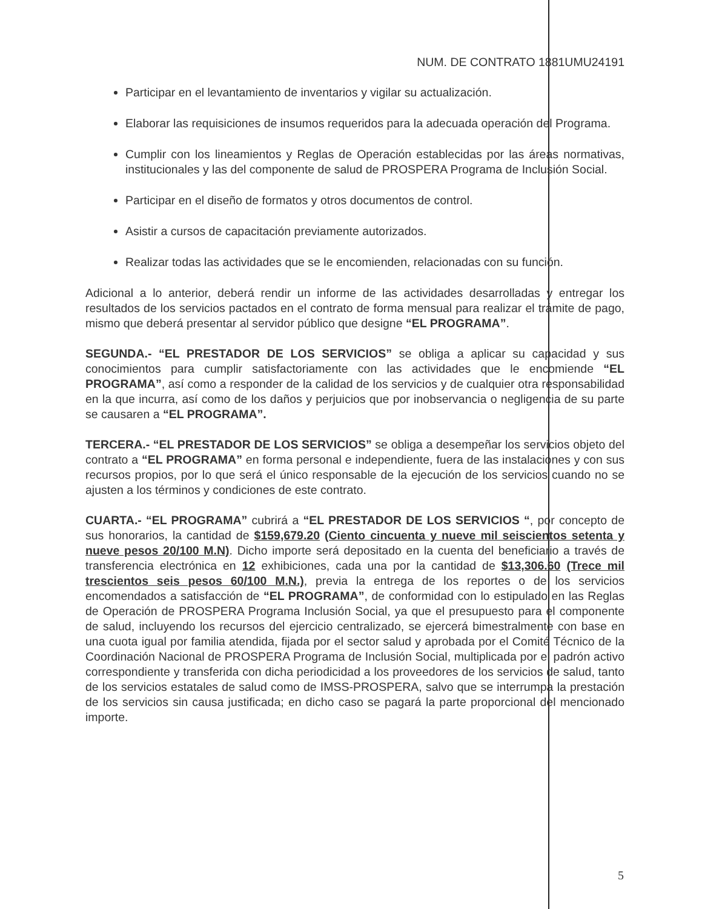NUM. DE CONTRATO 1881UMU24191
Participar en el levantamiento de inventarios y vigilar su actualización.
Elaborar las requisiciones de insumos requeridos para la adecuada operación del Programa.
Cumplir con los lineamientos y Reglas de Operación establecidas por las áreas normativas, institucionales y las del componente de salud de PROSPERA Programa de Inclusión Social.
Participar en el diseño de formatos y otros documentos de control.
Asistir a cursos de capacitación previamente autorizados.
Realizar todas las actividades que se le encomienden, relacionadas con su función.
Adicional a lo anterior, deberá rendir un informe de las actividades desarrolladas y entregar los resultados de los servicios pactados en el contrato de forma mensual para realizar el trámite de pago, mismo que deberá presentar al servidor público que designe “EL PROGRAMA”.
SEGUNDA.- “EL PRESTADOR DE LOS SERVICIOS” se obliga a aplicar su capacidad y sus conocimientos para cumplir satisfactoriamente con las actividades que le encomiende “EL PROGRAMA”, así como a responder de la calidad de los servicios y de cualquier otra responsabilidad en la que incurra, así como de los daños y perjuicios que por inobservancia o negligencia de su parte se causaren a “EL PROGRAMA”.
TERCERA.- “EL PRESTADOR DE LOS SERVICIOS” se obliga a desempeñar los servicios objeto del contrato a “EL PROGRAMA” en forma personal e independiente, fuera de las instalaciones y con sus recursos propios, por lo que será el único responsable de la ejecución de los servicios cuando no se ajusten a los términos y condiciones de este contrato.
CUARTA.- “EL PROGRAMA” cubrirá a “EL PRESTADOR DE LOS SERVICIOS “, por concepto de sus honorarios, la cantidad de $159,679.20 (Ciento cincuenta y nueve mil seiscientos setenta y nueve pesos 20/100 M.N). Dicho importe será depositado en la cuenta del beneficiario a través de transferencia electrónica en 12 exhibiciones, cada una por la cantidad de $13,306.60 (Trece mil trescientos seis pesos 60/100 M.N.), previa la entrega de los reportes o de los servicios encomendados a satisfacción de “EL PROGRAMA”, de conformidad con lo estipulado en las Reglas de Operación de PROSPERA Programa Inclusión Social, ya que el presupuesto para el componente de salud, incluyendo los recursos del ejercicio centralizado, se ejercerá bimestralmente con base en una cuota igual por familia atendida, fijada por el sector salud y aprobada por el Comité Técnico de la Coordinación Nacional de PROSPERA Programa de Inclusión Social, multiplicada por el padrón activo correspondiente y transferida con dicha periodicidad a los proveedores de los servicios de salud, tanto de los servicios estatales de salud como de IMSS-PROSPERA, salvo que se interrumpa la prestación de los servicios sin causa justificada; en dicho caso se pagará la parte proporcional del mencionado importe.
5